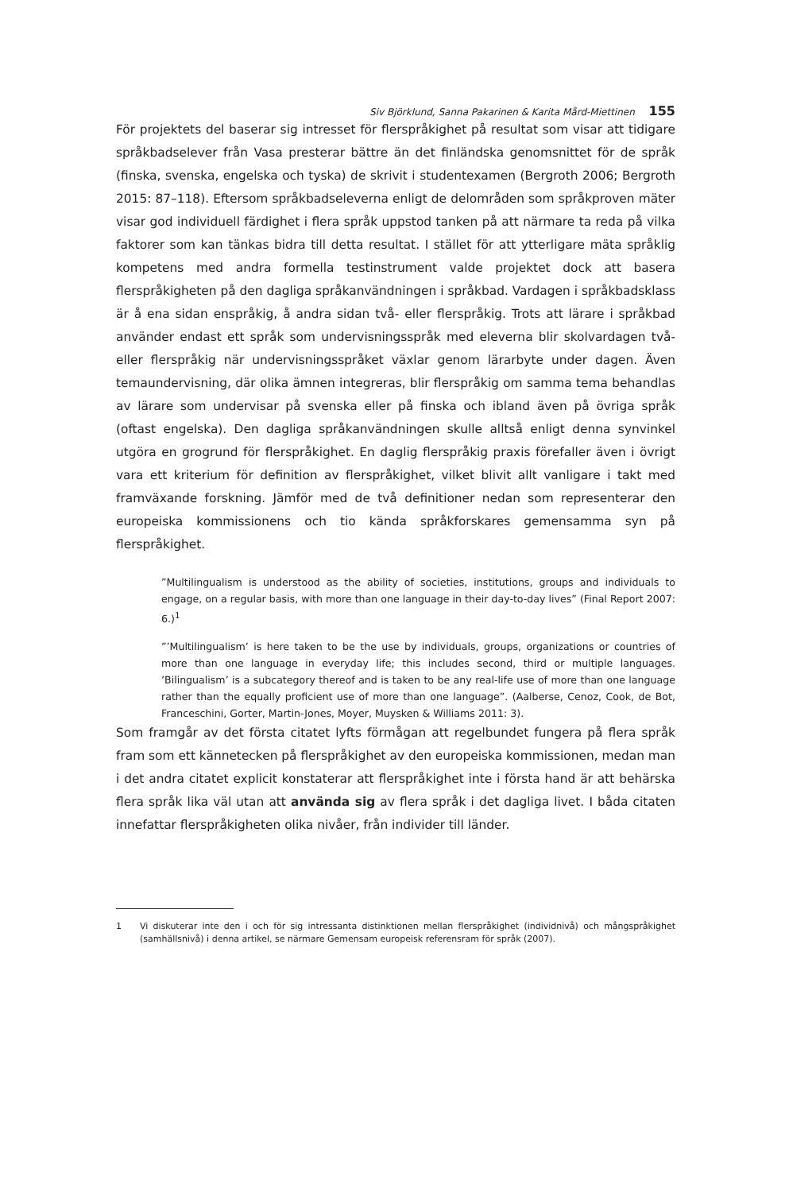Siv Björklund, Sanna Pakarinen & Karita Mård-Miettinen 155
För projektets del baserar sig intresset för flerspråkighet på resultat som visar att tidigare språkbadselever från Vasa presterar bättre än det finländska genomsnittet för de språk (finska, svenska, engelska och tyska) de skrivit i studentexamen (Bergroth 2006; Bergroth 2015: 87–118). Eftersom språkbadseleverna enligt de delområden som språkproven mäter visar god individuell färdighet i flera språk uppstod tanken på att närmare ta reda på vilka faktorer som kan tänkas bidra till detta resultat. I stället för att ytterligare mäta språklig kompetens med andra formella testinstrument valde projektet dock att basera flerspråkigheten på den dagliga språkanvändningen i språkbad. Vardagen i språkbadsklass är å ena sidan enspråkig, å andra sidan två- eller flerspråkig. Trots att lärare i språkbad använder endast ett språk som undervisningsspråk med eleverna blir skolvardagen två- eller flerspråkig när undervisningsspråket växlar genom lärarbyte under dagen. Även temaundervisning, där olika ämnen integreras, blir flerspråkig om samma tema behandlas av lärare som undervisar på svenska eller på finska och ibland även på övriga språk (oftast engelska). Den dagliga språkanvändningen skulle alltså enligt denna synvinkel utgöra en grogrund för flerspråkighet. En daglig flerspråkig praxis förefaller även i övrigt vara ett kriterium för definition av flerspråkighet, vilket blivit allt vanligare i takt med framväxande forskning. Jämför med de två definitioner nedan som representerar den europeiska kommissionens och tio kända språkforskares gemensamma syn på flerspråkighet.
”Multilingualism is understood as the ability of societies, institutions, groups and individuals to engage, on a regular basis, with more than one language in their day-to-day lives” (Final Report 2007: 6.)<sup>1</sup>
”’Multilingualism’ is here taken to be the use by individuals, groups, organizations or countries of more than one language in everyday life; this includes second, third or multiple languages. ’Bilingualism’ is a subcategory thereof and is taken to be any real-life use of more than one language rather than the equally proficient use of more than one language”. (Aalberse, Cenoz, Cook, de Bot, Franceschini, Gorter, Martin-Jones, Moyer, Muysken & Williams 2011: 3).
Som framgår av det första citatet lyfts förmågan att regelbundet fungera på flera språk fram som ett kännetecken på flerspråkighet av den europeiska kommissionen, medan man i det andra citatet explicit konstaterar att flerspråkighet inte i första hand är att behärska flera språk lika väl utan att använda sig av flera språk i det dagliga livet. I båda citaten innefattar flerspråkigheten olika nivåer, från individer till länder.
1 Vi diskuterar inte den i och för sig intressanta distinktionen mellan flerspråkighet (individnivå) och mångspråkighet (samhällsnivå) i denna artikel, se närmare Gemensam europeisk referensram för språk (2007).